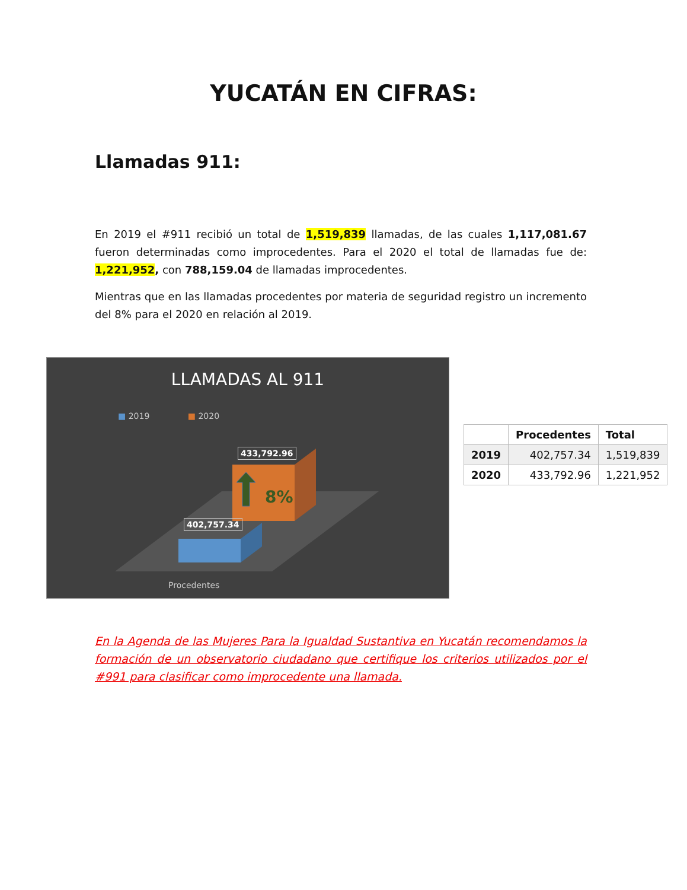YUCATÁN EN CIFRAS:
Llamadas 911:
En 2019 el #911 recibió un total de 1,519,839 llamadas, de las cuales 1,117,081.67 fueron determinadas como improcedentes. Para el 2020 el total de llamadas fue de: 1,221,952, con 788,159.04 de llamadas improcedentes.
Mientras que en las llamadas procedentes por materia de seguridad registro un incremento del 8% para el 2020 en relación al 2019.
LLAMADAS AL 911
■ 2019 ■ 2020
433,792.96
8%
402,757.34
Procedentes
| | Procedentes | Total |
| --- | --- | --- |
| 2019 | 402,757.34 | 1,519,839 |
| 2020 | 433,792.96 | 1,221,952 |
En la Agenda de las Mujeres Para la Igualdad Sustantiva en Yucatán recomendamos la formación de un observatorio ciudadano que certifique los criterios utilizados por el #991 para clasificar como improcedente una llamada.